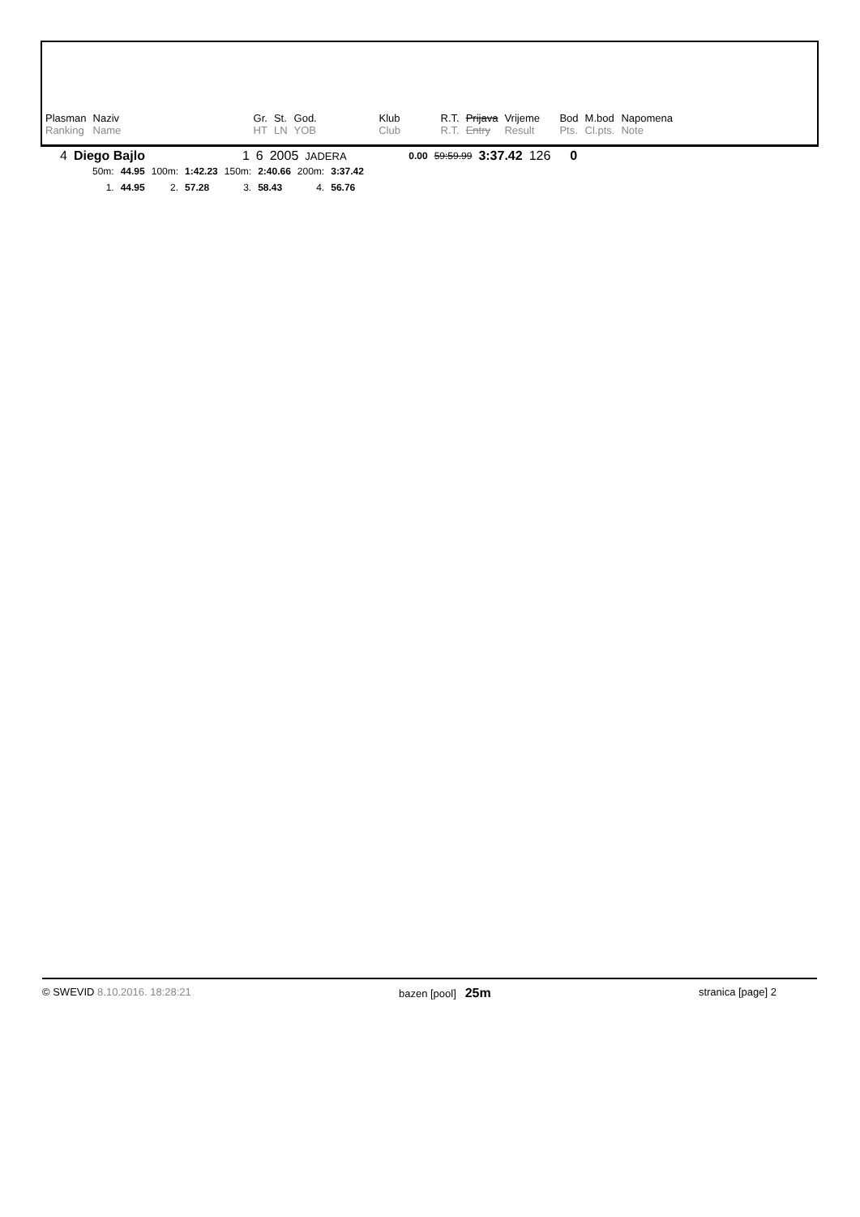| Plasman | Naziv | Gr. | St. | God. | Klub | R.T. | Prijava | Vrijeme | Bod | M.bod | Napomena |
| Ranking | Name | HT | LN | YOB | Club | R.T. | Entry | Result | Pts. | Cl.pts. | Note |
| 4 | Diego Bajlo | 1 | 6 | 2005 | JADERA | 0.00 | 59:59.99 | 3:37.42 | 126 | 0 |
| 50m: | 44.95 | 100m: | 1:42.23 | 150m: | 2:40.66 | 200m: | 3:37.42 |
| 1. | 44.95 | 2. | 57.28 | 3. | 58.43 | 4. | 56.76 |
© SWEVID 8.10.2016. 18:28:21 bazen [pool] 25m stranica [page] 2